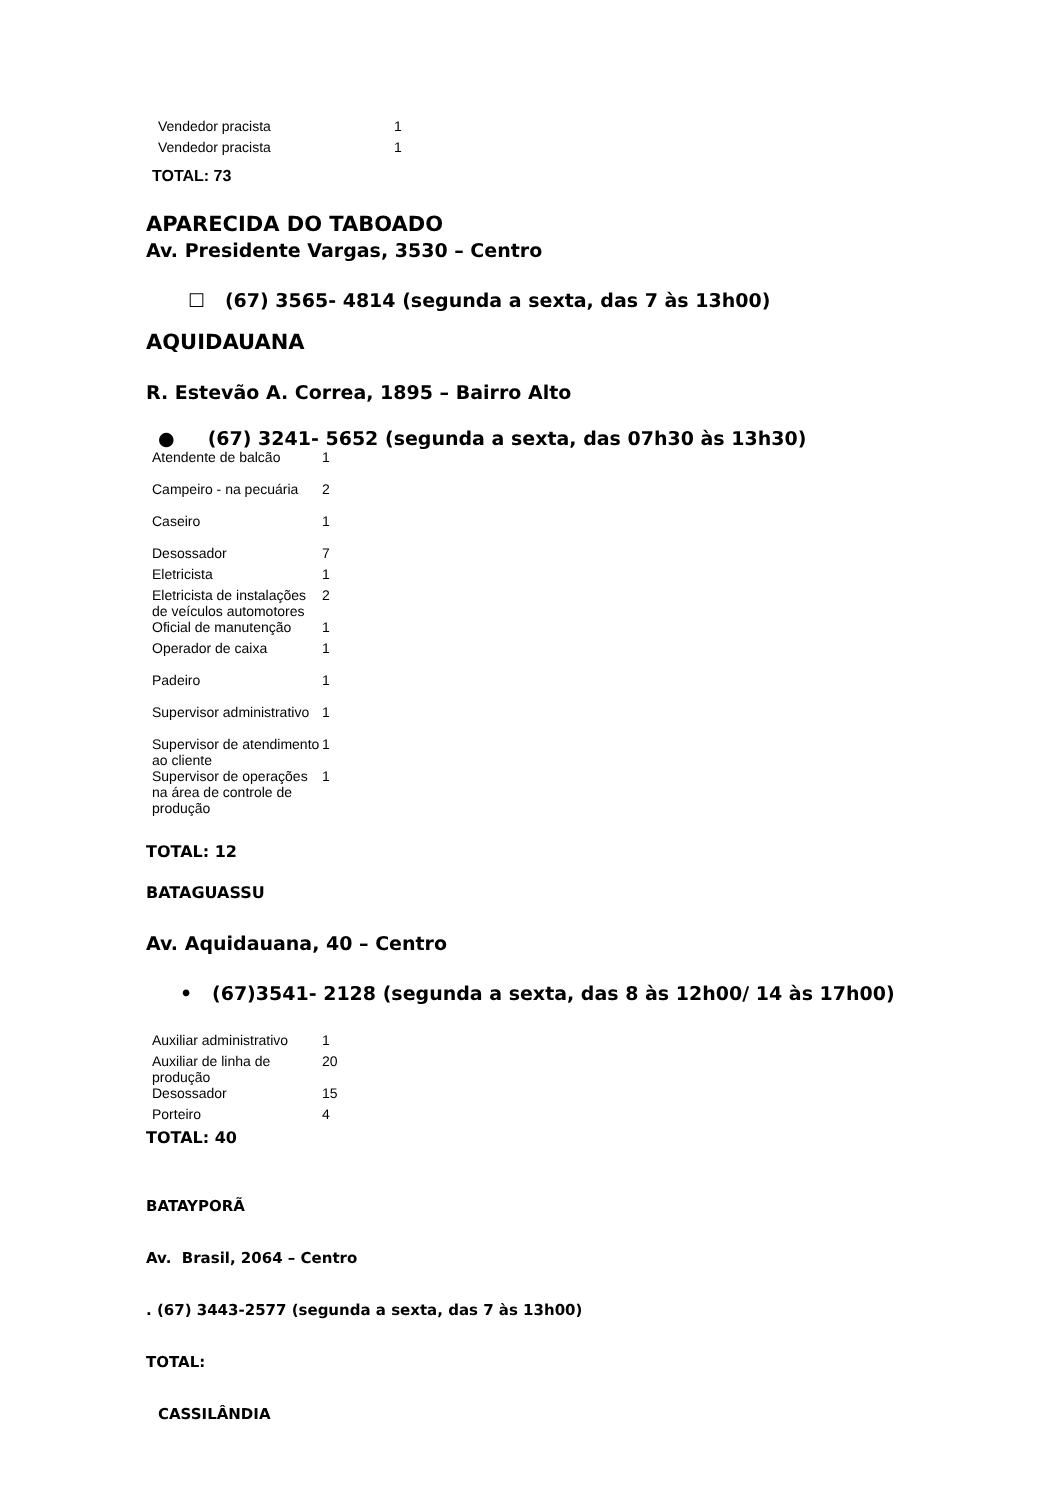| Vendedor pracista | 1 |
| Vendedor pracista | 1 |
TOTAL: 73
APARECIDA DO TABOADO
Av. Presidente Vargas, 3530 – Centro
☐ (67) 3565- 4814 (segunda a sexta, das 7 às 13h00)
AQUIDAUANA
R. Estevão A. Correa, 1895 – Bairro Alto
● (67) 3241- 5652 (segunda a sexta, das 07h30 às 13h30)
| Atendente de balcão | 1 |
| Campeiro - na pecuária | 2 |
| Caseiro | 1 |
| Desossador | 7 |
| Eletricista | 1 |
| Eletricista de instalações de veículos automotores | 2 |
| Oficial de manutenção | 1 |
| Operador de caixa | 1 |
| Padeiro | 1 |
| Supervisor administrativo | 1 |
| Supervisor de atendimento ao cliente | 1 |
| Supervisor de operações na área de controle de produção | 1 |
TOTAL: 12
BATAGUASSU
Av. Aquidauana, 40 – Centro
• (67)3541- 2128 (segunda a sexta, das 8 às 12h00/ 14 às 17h00)
| Auxiliar administrativo | 1 |
| Auxiliar de linha de produção | 20 |
| Desossador | 15 |
| Porteiro | 4 |
TOTAL: 40
BATAYPORÃ
Av. Brasil, 2064 – Centro
. (67) 3443-2577 (segunda a sexta, das 7 às 13h00)
TOTAL:
CASSILÂNDIA